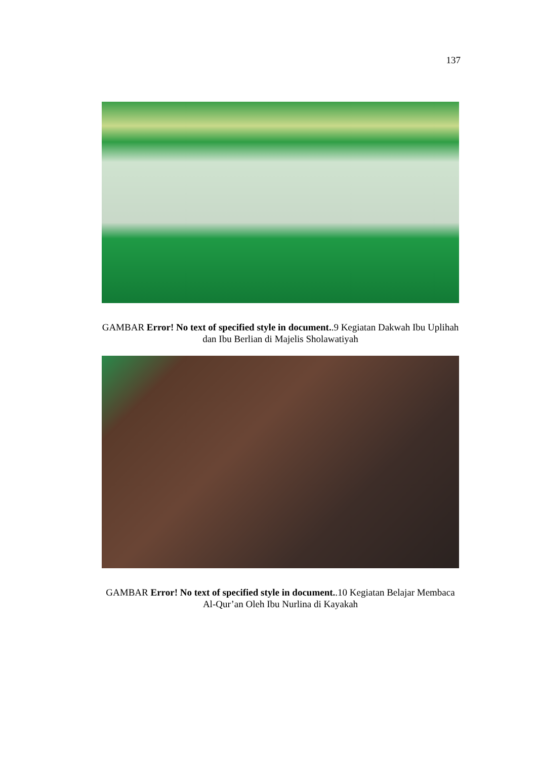137
GAMBAR Error! No text of specified style in document..9 Kegiatan Dakwah Ibu Uplihah dan Ibu Berlian di Majelis Sholawatiyah
GAMBAR Error! No text of specified style in document..10 Kegiatan Belajar Membaca Al-Qur’an Oleh Ibu Nurlina di Kayakah